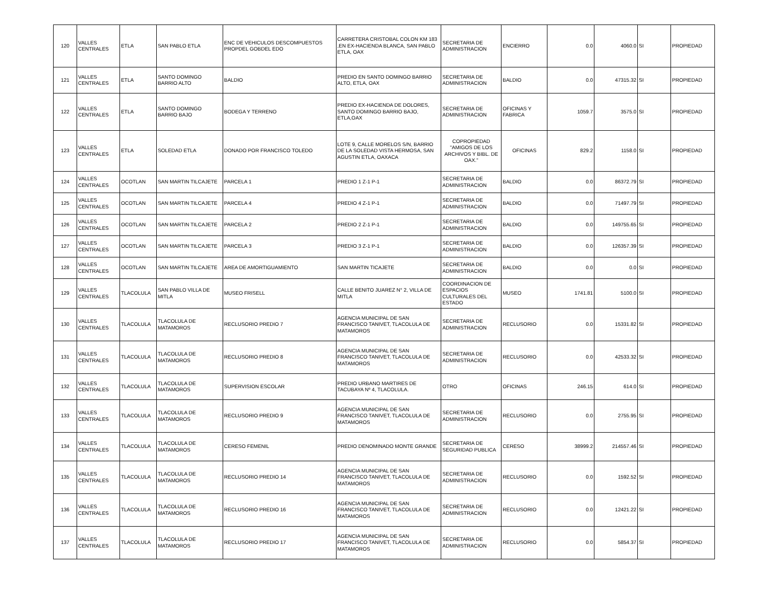| 120 | VALLES CENTRALES | ETLA | SAN PABLO ETLA | ENC DE VEHICULOS DESCOMPUESTOS PROPDEL GOBDEL EDO | CARRETERA CRISTOBAL COLON KM 183 ,EN EX-HACIENDA BLANCA, SAN PABLO ETLA, OAX | SECRETARIA DE ADMINISTRACION | ENCIERRO | 0.0 | 4060.0 | SI | PROPIEDAD |
| 121 | VALLES CENTRALES | ETLA | SANTO DOMINGO BARRIO ALTO | BALDIO | PREDIO EN SANTO DOMINGO BARRIO ALTO, ETLA, OAX | SECRETARIA DE ADMINISTRACION | BALDIO | 0.0 | 47315.32 | SI | PROPIEDAD |
| 122 | VALLES CENTRALES | ETLA | SANTO DOMINGO BARRIO BAJO | BODEGA Y TERRENO | PREDIO EX-HACIENDA DE DOLORES, SANTO DOMINGO BARRIO BAJO, ETLA,OAX | SECRETARIA DE ADMINISTRACION | OFICINAS Y FABRICA | 1059.7 | 3575.0 | SI | PROPIEDAD |
| 123 | VALLES CENTRALES | ETLA | SOLEDAD ETLA | DONADO POR FRANCISCO TOLEDO | LOTE 9, CALLE MORELOS S/N, BARRIO DE LA SOLEDAD VISTA HERMOSA, SAN AGUSTIN ETLA, OAXACA | COPROPIEDAD "AMIGOS DE LOS ARCHIVOS Y BIBL. DE OAX." | OFICINAS | 829.2 | 1158.0 | SI | PROPIEDAD |
| 124 | VALLES CENTRALES | OCOTLAN | SAN MARTIN TILCAJETE | PARCELA 1 | PREDIO 1 Z-1 P-1 | SECRETARIA DE ADMINISTRACION | BALDIO | 0.0 | 86372.79 | SI | PROPIEDAD |
| 125 | VALLES CENTRALES | OCOTLAN | SAN MARTIN TILCAJETE | PARCELA 4 | PREDIO 4 Z-1 P-1 | SECRETARIA DE ADMINISTRACION | BALDIO | 0.0 | 71497.79 | SI | PROPIEDAD |
| 126 | VALLES CENTRALES | OCOTLAN | SAN MARTIN TILCAJETE | PARCELA 2 | PREDIO 2 Z-1 P-1 | SECRETARIA DE ADMINISTRACION | BALDIO | 0.0 | 149755.65 | SI | PROPIEDAD |
| 127 | VALLES CENTRALES | OCOTLAN | SAN MARTIN TILCAJETE | PARCELA 3 | PREDIO 3 Z-1 P-1 | SECRETARIA DE ADMINISTRACION | BALDIO | 0.0 | 126357.39 | SI | PROPIEDAD |
| 128 | VALLES CENTRALES | OCOTLAN | SAN MARTIN TILCAJETE | AREA DE AMORTIGUAMIENTO | SAN MARTIN TICAJETE | SECRETARIA DE ADMINISTRACION | BALDIO | 0.0 | 0.0 | SI | PROPIEDAD |
| 129 | VALLES CENTRALES | TLACOLULA | SAN PABLO VILLA DE MITLA | MUSEO FRISELL | CALLE BENITO JUAREZ N° 2, VILLA DE MITLA | COORDINACION DE ESPACIOS CULTURALES DEL ESTADO | MUSEO | 1741.81 | 5100.0 | SI | PROPIEDAD |
| 130 | VALLES CENTRALES | TLACOLULA | TLACOLULA DE MATAMOROS | RECLUSORIO PREDIO 7 | AGENCIA MUNICIPAL DE SAN FRANCISCO TANIVET, TLACOLULA DE MATAMOROS | SECRETARIA DE ADMINISTRACION | RECLUSORIO | 0.0 | 15331.82 | SI | PROPIEDAD |
| 131 | VALLES CENTRALES | TLACOLULA | TLACOLULA DE MATAMOROS | RECLUSORIO PREDIO 8 | AGENCIA MUNICIPAL DE SAN FRANCISCO TANIVET, TLACOLULA DE MATAMOROS | SECRETARIA DE ADMINISTRACION | RECLUSORIO | 0.0 | 42533.32 | SI | PROPIEDAD |
| 132 | VALLES CENTRALES | TLACOLULA | TLACOLULA DE MATAMOROS | SUPERVISION ESCOLAR | PREDIO URBANO MARTIRES DE TACUBAYA Nº 4, TLACOLULA. | OTRO | OFICINAS | 246.15 | 614.0 | SI | PROPIEDAD |
| 133 | VALLES CENTRALES | TLACOLULA | TLACOLULA DE MATAMOROS | RECLUSORIO PREDIO 9 | AGENCIA MUNICIPAL DE SAN FRANCISCO TANIVET, TLACOLULA DE MATAMOROS | SECRETARIA DE ADMINISTRACION | RECLUSORIO | 0.0 | 2755.95 | SI | PROPIEDAD |
| 134 | VALLES CENTRALES | TLACOLULA | TLACOLULA DE MATAMOROS | CERESO FEMENIL | PREDIO DENOMINADO MONTE GRANDE | SECRETARIA DE SEGURIDAD PUBLICA | CERESO | 38999.2 | 214557.46 | SI | PROPIEDAD |
| 135 | VALLES CENTRALES | TLACOLULA | TLACOLULA DE MATAMOROS | RECLUSORIO PREDIO 14 | AGENCIA MUNICIPAL DE SAN FRANCISCO TANIVET, TLACOLULA DE MATAMOROS | SECRETARIA DE ADMINISTRACION | RECLUSORIO | 0.0 | 1592.52 | SI | PROPIEDAD |
| 136 | VALLES CENTRALES | TLACOLULA | TLACOLULA DE MATAMOROS | RECLUSORIO PREDIO 16 | AGENCIA MUNICIPAL DE SAN FRANCISCO TANIVET, TLACOLULA DE MATAMOROS | SECRETARIA DE ADMINISTRACION | RECLUSORIO | 0.0 | 12421.22 | SI | PROPIEDAD |
| 137 | VALLES CENTRALES | TLACOLULA | TLACOLULA DE MATAMOROS | RECLUSORIO PREDIO 17 | AGENCIA MUNICIPAL DE SAN FRANCISCO TANIVET, TLACOLULA DE MATAMOROS | SECRETARIA DE ADMINISTRACION | RECLUSORIO | 0.0 | 5854.37 | SI | PROPIEDAD |